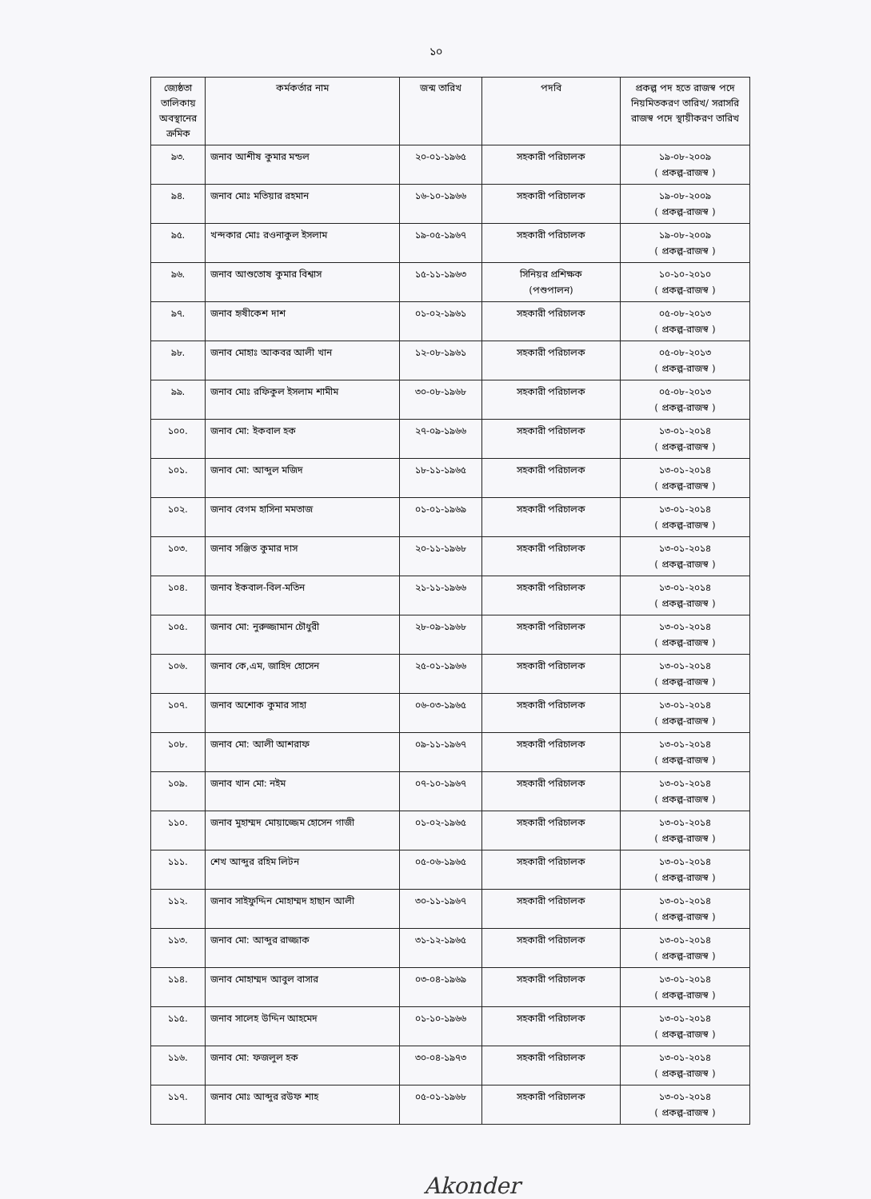১০
| জ্যেষ্ঠতা তালিকায় অবস্থানের ক্রমিক | কর্মকর্তার নাম | জন্ম তারিখ | পদবি | প্রকল্প পদ হতে রাজস্ব পদে নিয়মিতকরণ তারিখ/ সরাসরি রাজস্ব পদে স্থায়ীকরণ তারিখ |
| --- | --- | --- | --- | --- |
| ৯৩. | জনাব আশীষ কুমার মন্ডল | ২০-০১-১৯৬৫ | সহকারী পরিচালক | ১৯-০৮-২০০৯ ( প্রকল্প-রাজস্ব ) |
| ৯৪. | জনাব মোঃ মতিয়ার রহমান | ১৬-১০-১৯৬৬ | সহকারী পরিচালক | ১৯-০৮-২০০৯ ( প্রকল্প-রাজস্ব ) |
| ৯৫. | খন্দকার মোঃ রওনাকুল ইসলাম | ১৯-০৫-১৯৬৭ | সহকারী পরিচালক | ১৯-০৮-২০০৯ ( প্রকল্প-রাজস্ব ) |
| ৯৬. | জনাব আশুতোষ কুমার বিশ্বাস | ১৫-১১-১৯৬৩ | সিনিয়র প্রশিক্ষক (পশুপালন) | ১০-১০-২০১০ ( প্রকল্প-রাজস্ব ) |
| ৯৭. | জনাব হৃষীকেশ দাশ | ০১-০২-১৯৬১ | সহকারী পরিচালক | ০৫-০৮-২০১৩ ( প্রকল্প-রাজস্ব ) |
| ৯৮. | জনাব মোহাঃ আকবর আলী খান | ১২-০৮-১৯৬১ | সহকারী পরিচালক | ০৫-০৮-২০১৩ ( প্রকল্প-রাজস্ব ) |
| ৯৯. | জনাব মোঃ রফিকুল ইসলাম শামীম | ৩০-০৮-১৯৬৮ | সহকারী পরিচালক | ০৫-০৮-২০১৩ ( প্রকল্প-রাজস্ব ) |
| ১০০. | জনাব মো: ইকবাল হক | ২৭-০৯-১৯৬৬ | সহকারী পরিচালক | ১৩-০১-২০১৪ ( প্রকল্প-রাজস্ব ) |
| ১০১. | জনাব মো: আব্দুল মজিদ | ১৮-১১-১৯৬৫ | সহকারী পরিচালক | ১৩-০১-২০১৪ ( প্রকল্প-রাজস্ব ) |
| ১০২. | জনাব বেগম হাসিনা মমতাজ | ০১-০১-১৯৬৯ | সহকারী পরিচালক | ১৩-০১-২০১৪ ( প্রকল্প-রাজস্ব ) |
| ১০৩. | জনাব সঞ্জিত কুমার দাস | ২০-১১-১৯৬৮ | সহকারী পরিচালক | ১৩-০১-২০১৪ ( প্রকল্প-রাজস্ব ) |
| ১০৪. | জনাব ইকবাল-বিল-মতিন | ২১-১১-১৯৬৬ | সহকারী পরিচালক | ১৩-০১-২০১৪ ( প্রকল্প-রাজস্ব ) |
| ১০৫. | জনাব মো: নুরুজ্জামান চৌধুরী | ২৮-০৯-১৯৬৮ | সহকারী পরিচালক | ১৩-০১-২০১৪ ( প্রকল্প-রাজস্ব ) |
| ১০৬. | জনাব কে,এম, জাহিদ হোসেন | ২৫-০১-১৯৬৬ | সহকারী পরিচালক | ১৩-০১-২০১৪ ( প্রকল্প-রাজস্ব ) |
| ১০৭. | জনাব অশোক কুমার সাহা | ০৬-০৩-১৯৬৫ | সহকারী পরিচালক | ১৩-০১-২০১৪ ( প্রকল্প-রাজস্ব ) |
| ১০৮. | জনাব মো: আলী আশরাফ | ০৯-১১-১৯৬৭ | সহকারী পরিচালক | ১৩-০১-২০১৪ ( প্রকল্প-রাজস্ব ) |
| ১০৯. | জনাব খান মো: নইম | ০৭-১০-১৯৬৭ | সহকারী পরিচালক | ১৩-০১-২০১৪ ( প্রকল্প-রাজস্ব ) |
| ১১০. | জনাব মুহাম্মদ মোয়াজ্জেম হোসেন গাজী | ০১-০২-১৯৬৫ | সহকারী পরিচালক | ১৩-০১-২০১৪ ( প্রকল্প-রাজস্ব ) |
| ১১১. | শেখ আব্দুর রহিম লিটন | ০৫-০৬-১৯৬৫ | সহকারী পরিচালক | ১৩-০১-২০১৪ ( প্রকল্প-রাজস্ব ) |
| ১১২. | জনাব সাইফুদ্দিন মোহাম্মদ হাছান আলী | ৩০-১১-১৯৬৭ | সহকারী পরিচালক | ১৩-০১-২০১৪ ( প্রকল্প-রাজস্ব ) |
| ১১৩. | জনাব মো: আব্দুর রাজ্জাক | ৩১-১২-১৯৬৫ | সহকারী পরিচালক | ১৩-০১-২০১৪ ( প্রকল্প-রাজস্ব ) |
| ১১৪. | জনাব মোহাম্মদ আবুল বাসার | ০৩-০৪-১৯৬৯ | সহকারী পরিচালক | ১৩-০১-২০১৪ ( প্রকল্প-রাজস্ব ) |
| ১১৫. | জনাব সালেহ উদ্দিন আহমেদ | ০১-১০-১৯৬৬ | সহকারী পরিচালক | ১৩-০১-২০১৪ ( প্রকল্প-রাজস্ব ) |
| ১১৬. | জনাব মো: ফজলুল হক | ৩০-০৪-১৯৭৩ | সহকারী পরিচালক | ১৩-০১-২০১৪ ( প্রকল্প-রাজস্ব ) |
| ১১৭. | জনাব মোঃ আব্দুর রউফ শাহ | ০৫-০১-১৯৬৮ | সহকারী পরিচালক | ১৩-০১-২০১৪ ( প্রকল্প-রাজস্ব ) |
Akonder